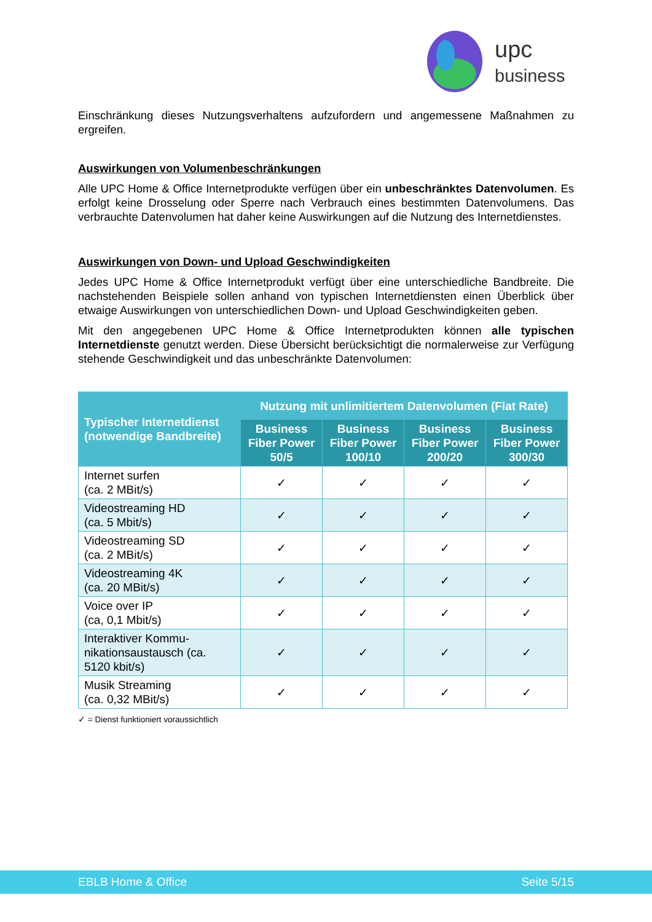upc
business
Einschränkung dieses Nutzungsverhaltens aufzufordern und angemessene Maßnahmen zu ergreifen.
Auswirkungen von Volumenbeschränkungen
Alle UPC Home & Office Internetprodukte verfügen über ein unbeschränktes Datenvolumen. Es erfolgt keine Drosselung oder Sperre nach Verbrauch eines bestimmten Datenvolumens. Das verbrauchte Datenvolumen hat daher keine Auswirkungen auf die Nutzung des Internetdienstes.
Auswirkungen von Down- und Upload Geschwindigkeiten
Jedes UPC Home & Office Internetprodukt verfügt über eine unterschiedliche Bandbreite. Die nachstehenden Beispiele sollen anhand von typischen Internetdiensten einen Überblick über etwaige Auswirkungen von unterschiedlichen Down- und Upload Geschwindigkeiten geben.
Mit den angegebenen UPC Home & Office Internetprodukten können alle typischen Internetdienste genutzt werden. Diese Übersicht berücksichtigt die normalerweise zur Verfügung stehende Geschwindigkeit und das unbeschränkte Datenvolumen:
| Typischer Internetdienst (notwendige Bandbreite) | Nutzung mit unlimitiertem Datenvolumen (Flat Rate) | | | |
| --- | --- | --- | --- | --- |
| | Business Fiber Power 50/5 | Business Fiber Power 100/10 | Business Fiber Power 200/20 | Business Fiber Power 300/30 |
| Internet surfen (ca. 2 MBit/s) | ✓ | ✓ | ✓ | ✓ |
| Videostreaming HD (ca. 5 Mbit/s) | ✓ | ✓ | ✓ | ✓ |
| Videostreaming SD (ca. 2 MBit/s) | ✓ | ✓ | ✓ | ✓ |
| Videostreaming 4K (ca. 20 MBit/s) | ✓ | ✓ | ✓ | ✓ |
| Voice over IP (ca, 0,1 Mbit/s) | ✓ | ✓ | ✓ | ✓ |
| Interaktiver Kommu-nikationsaustausch (ca. 5120 kbit/s) | ✓ | ✓ | ✓ | ✓ |
| Musik Streaming (ca. 0,32 MBit/s) | ✓ | ✓ | ✓ | ✓ |
✓ = Dienst funktioniert voraussichtlich
EBLB Home & Office Seite 5/15